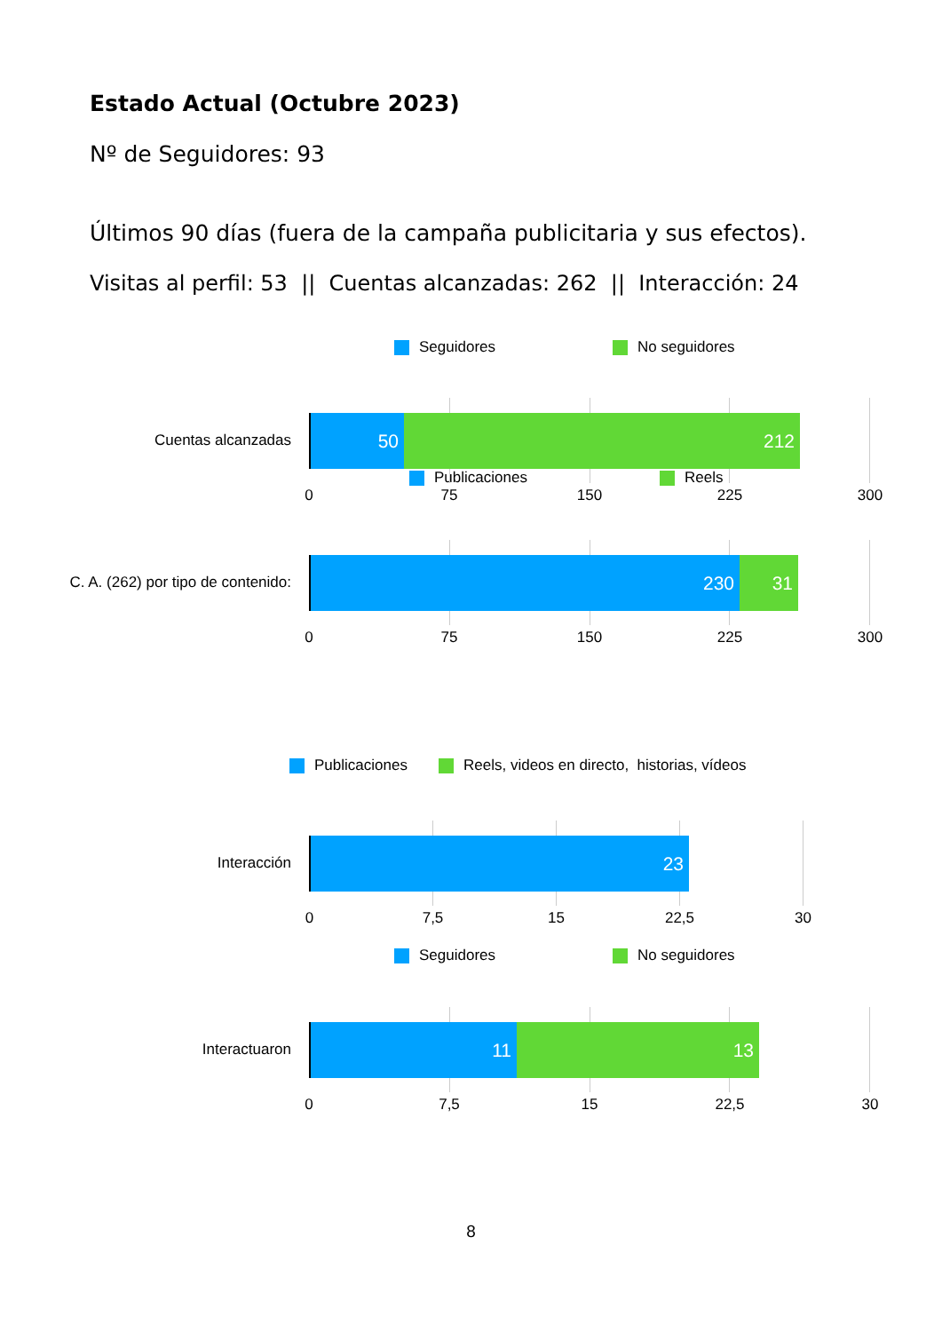Estado Actual (Octubre 2023)
Nº de Seguidores: 93
Últimos 90 días (fuera de la campaña publicitaria y sus efectos).
Visitas al perfil: 53 || Cuentas alcanzadas: 262 || Interacción: 24
Seguidores No seguidores
Cuentas alcanzadas
50 212
Publicaciones Reels
0 75 150 225 300
C. A. (262) por tipo de contenido:
230 31
0 75 150 225 300
Publicaciones Reels, videos en directo, historias, vídeos
Interacción
23
0 7,5 15 22,5 30
Seguidores No seguidores
Interactuaron
11 13
0 7,5 15 22,5 30
8